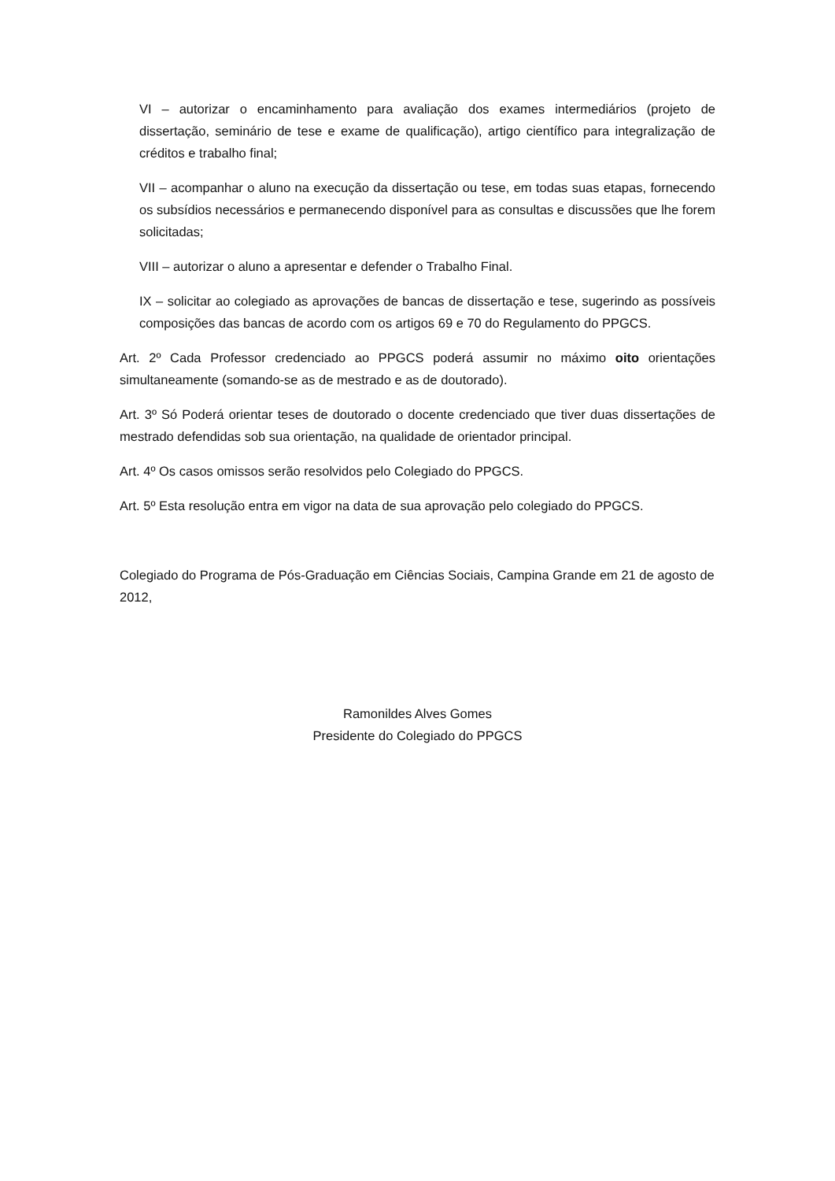VI – autorizar o encaminhamento para avaliação dos exames intermediários (projeto de dissertação, seminário de tese e exame de qualificação), artigo científico para integralização de créditos e trabalho final;
VII – acompanhar o aluno na execução da dissertação ou tese, em todas suas etapas, fornecendo os subsídios necessários e permanecendo disponível para as consultas e discussões que lhe forem solicitadas;
VIII – autorizar o aluno a apresentar e defender o Trabalho Final.
IX – solicitar ao colegiado as aprovações de bancas de dissertação e tese, sugerindo as possíveis composições das bancas de acordo com os artigos 69 e 70 do Regulamento do PPGCS.
Art. 2º Cada Professor credenciado ao PPGCS poderá assumir no máximo oito orientações simultaneamente (somando-se as de mestrado e as de doutorado).
Art. 3º Só Poderá orientar teses de doutorado o docente credenciado que tiver duas dissertações de mestrado defendidas sob sua orientação, na qualidade de orientador principal.
Art. 4º Os casos omissos serão resolvidos pelo Colegiado do PPGCS.
Art. 5º Esta resolução entra em vigor na data de sua aprovação pelo colegiado do PPGCS.
Colegiado do Programa de Pós-Graduação em Ciências Sociais, Campina Grande em 21 de agosto de 2012,
Ramonildes Alves Gomes
Presidente do Colegiado do PPGCS